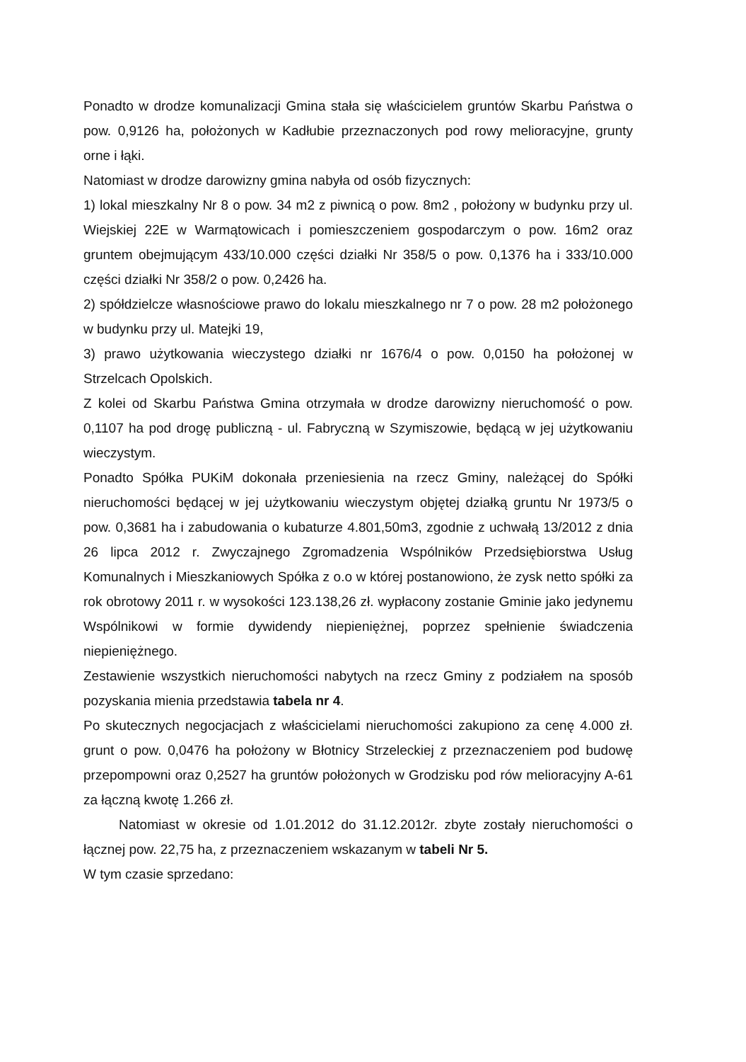Ponadto w drodze komunalizacji Gmina stała się właścicielem gruntów Skarbu Państwa o pow. 0,9126 ha, położonych w Kadłubie przeznaczonych pod rowy melioracyjne, grunty orne i łąki.
Natomiast w drodze darowizny gmina nabyła od osób fizycznych:
1) lokal mieszkalny Nr 8 o pow. 34 m2 z piwnicą o pow. 8m2 , położony w budynku przy ul. Wiejskiej 22E w Warmątowicach i pomieszczeniem gospodarczym o pow. 16m2 oraz gruntem obejmującym 433/10.000 części działki Nr 358/5 o pow. 0,1376 ha i 333/10.000 części działki Nr 358/2 o pow. 0,2426 ha.
2) spółdzielcze własnościowe prawo do lokalu mieszkalnego nr 7 o pow. 28 m2 położonego w budynku przy ul. Matejki 19,
3) prawo użytkowania wieczystego działki nr 1676/4 o pow. 0,0150 ha położonej w Strzelcach Opolskich.
Z kolei od Skarbu Państwa Gmina otrzymała w drodze darowizny nieruchomość o pow. 0,1107 ha pod drogę publiczną - ul. Fabryczną w Szymiszowie, będącą w jej użytkowaniu wieczystym.
Ponadto Spółka PUKiM dokonała przeniesienia na rzecz Gminy, należącej do Spółki nieruchomości będącej w jej użytkowaniu wieczystym objętej działką gruntu Nr 1973/5 o pow. 0,3681 ha i zabudowania o kubaturze 4.801,50m3, zgodnie z uchwałą 13/2012 z dnia 26 lipca 2012 r. Zwyczajnego Zgromadzenia Wspólników Przedsiębiorstwa Usług Komunalnych i Mieszkaniowych Spółka z o.o w której postanowiono, że zysk netto spółki za rok obrotowy 2011 r. w wysokości 123.138,26 zł. wypłacony zostanie Gminie jako jedynemu Wspólnikowi w formie dywidendy niepieniężnej, poprzez spełnienie świadczenia niepieniężnego.
Zestawienie wszystkich nieruchomości nabytych na rzecz Gminy z podziałem na sposób pozyskania mienia przedstawia tabela nr 4.
Po skutecznych negocjacjach z właścicielami nieruchomości zakupiono za cenę 4.000 zł. grunt o pow. 0,0476 ha położony w Błotnicy Strzeleckiej z przeznaczeniem pod budowę przepompowni oraz 0,2527 ha gruntów położonych w Grodzisku pod rów melioracyjny A-61 za łączną kwotę 1.266 zł.
Natomiast w okresie od 1.01.2012 do 31.12.2012r. zbyte zostały nieruchomości o łącznej pow. 22,75 ha, z przeznaczeniem wskazanym w tabeli Nr 5.
W tym czasie sprzedano: